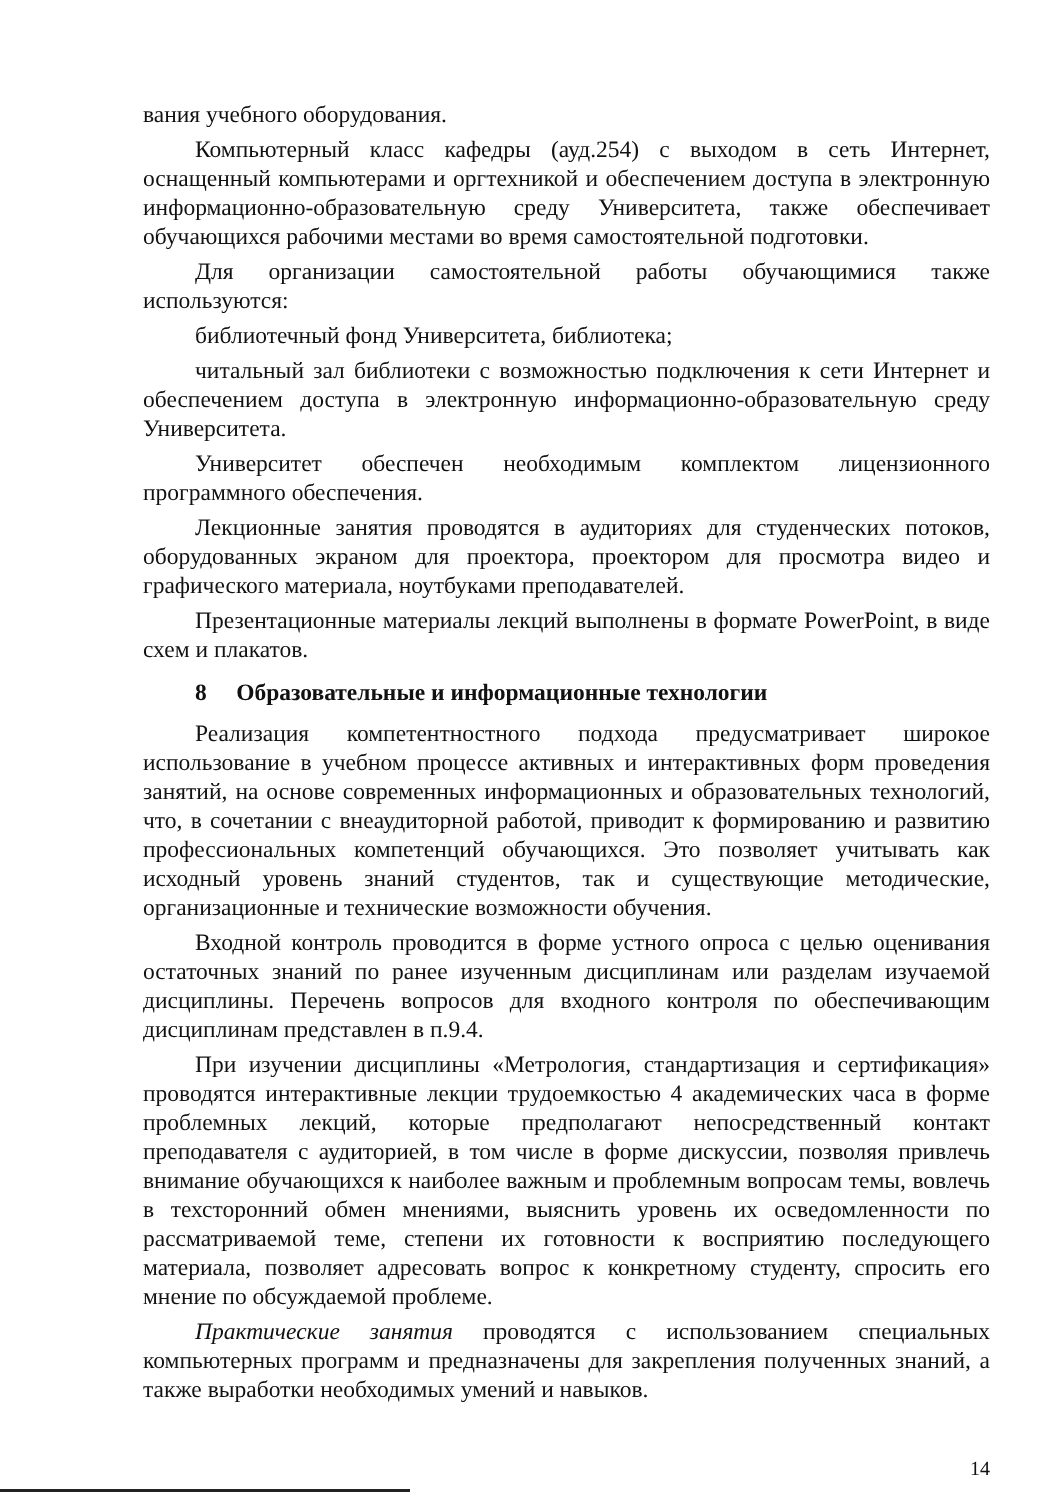вания учебного оборудования.
Компьютерный класс кафедры (ауд.254) с выходом в сеть Интернет, оснащенный компьютерами и оргтехникой и обеспечением доступа в электронную информационно-образовательную среду Университета, также обеспечивает обучающихся рабочими местами во время самостоятельной подготовки.
Для организации самостоятельной работы обучающимися также используются:
библиотечный фонд Университета, библиотека;
читальный зал библиотеки с возможностью подключения к сети Интернет и обеспечением доступа в электронную информационно-образовательную среду Университета.
Университет обеспечен необходимым комплектом лицензионного программного обеспечения.
Лекционные занятия проводятся в аудиториях для студенческих потоков, оборудованных экраном для проектора, проектором для просмотра видео и графического материала, ноутбуками преподавателей.
Презентационные материалы лекций выполнены в формате PowerPoint, в виде схем и плакатов.
8 Образовательные и информационные технологии
Реализация компетентностного подхода предусматривает широкое использование в учебном процессе активных и интерактивных форм проведения занятий, на основе современных информационных и образовательных технологий, что, в сочетании с внеаудиторной работой, приводит к формированию и развитию профессиональных компетенций обучающихся. Это позволяет учитывать как исходный уровень знаний студентов, так и существующие методические, организационные и технические возможности обучения.
Входной контроль проводится в форме устного опроса с целью оценивания остаточных знаний по ранее изученным дисциплинам или разделам изучаемой дисциплины. Перечень вопросов для входного контроля по обеспечивающим дисциплинам представлен в п.9.4.
При изучении дисциплины «Метрология, стандартизация и сертификация» проводятся интерактивные лекции трудоемкостью 4 академических часа в форме проблемных лекций, которые предполагают непосредственный контакт преподавателя с аудиторией, в том числе в форме дискуссии, позволяя привлечь внимание обучающихся к наиболее важным и проблемным вопросам темы, вовлечь в техсторонний обмен мнениями, выяснить уровень их осведомленности по рассматриваемой теме, степени их готовности к восприятию последующего материала, позволяет адресовать вопрос к конкретному студенту, спросить его мнение по обсуждаемой проблеме.
Практические занятия проводятся с использованием специальных компьютерных программ и предназначены для закрепления полученных знаний, а также выработки необходимых умений и навыков.
14